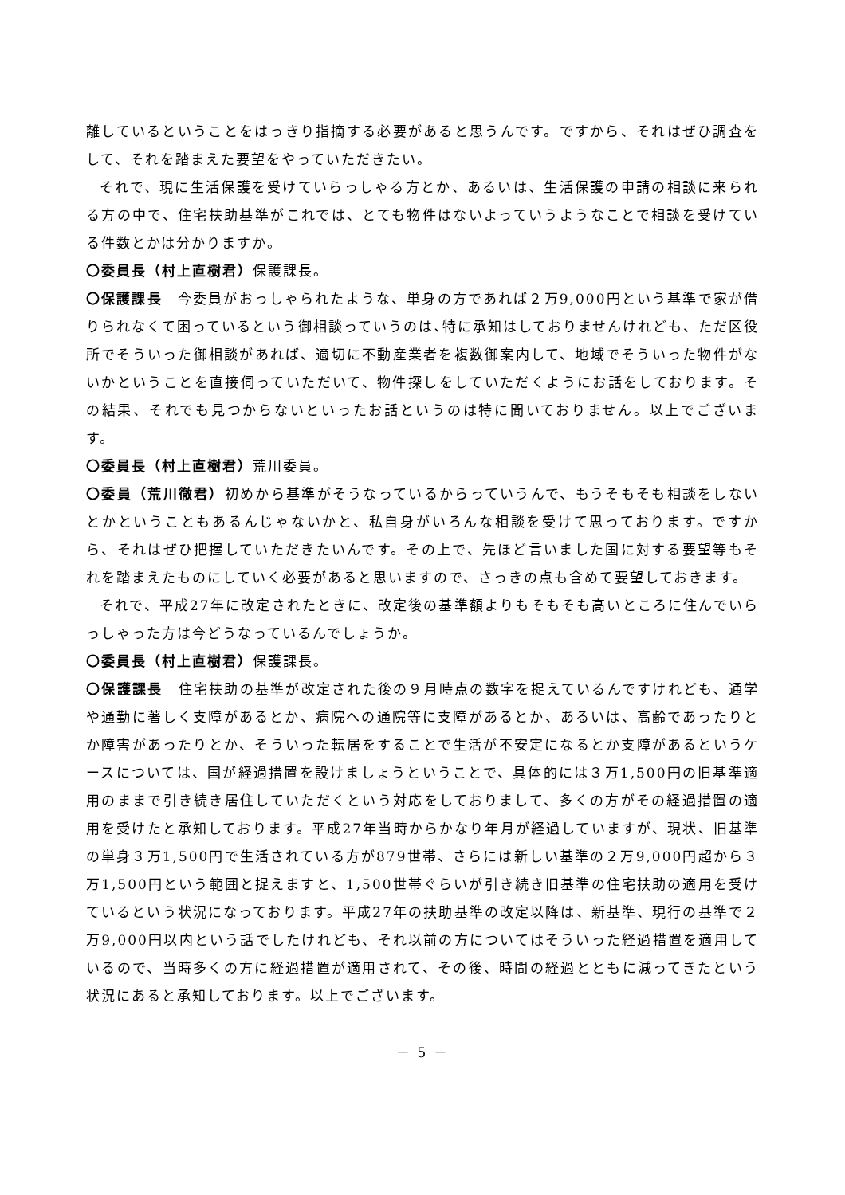離しているということをはっきり指摘する必要があると思うんです。ですから、それはぜひ調査をして、それを踏まえた要望をやっていただきたい。
それで、現に生活保護を受けていらっしゃる方とか、あるいは、生活保護の申請の相談に来られる方の中で、住宅扶助基準がこれでは、とても物件はないよっていうようなことで相談を受けている件数とかは分かりますか。
〇委員長（村上直樹君）保護課長。
〇保護課長　今委員がおっしゃられたような、単身の方であれば２万9,000円という基準で家が借りられなくて困っているという御相談っていうのは､特に承知はしておりませんけれども、ただ区役所でそういった御相談があれば、適切に不動産業者を複数御案内して、地域でそういった物件がないかということを直接伺っていただいて、物件探しをしていただくようにお話をしております。その結果、それでも見つからないといったお話というのは特に聞いておりません。以上でございます。
〇委員長（村上直樹君）荒川委員。
〇委員（荒川徹君）初めから基準がそうなっているからっていうんで、もうそもそも相談をしないとかということもあるんじゃないかと、私自身がいろんな相談を受けて思っております。ですから、それはぜひ把握していただきたいんです。その上で、先ほど言いました国に対する要望等もそれを踏まえたものにしていく必要があると思いますので、さっきの点も含めて要望しておきます。
それで、平成27年に改定されたときに、改定後の基準額よりもそもそも高いところに住んでいらっしゃった方は今どうなっているんでしょうか。
〇委員長（村上直樹君）保護課長。
〇保護課長　住宅扶助の基準が改定された後の９月時点の数字を捉えているんですけれども、通学や通勤に著しく支障があるとか、病院への通院等に支障があるとか、あるいは、高齢であったりとか障害があったりとか、そういった転居をすることで生活が不安定になるとか支障があるというケースについては、国が経過措置を設けましょうということで、具体的には３万1,500円の旧基準適用のままで引き続き居住していただくという対応をしておりまして、多くの方がその経過措置の適用を受けたと承知しております。平成27年当時からかなり年月が経過していますが、現状、旧基準の単身３万1,500円で生活されている方が879世帯、さらには新しい基準の２万9,000円超から３万1,500円という範囲と捉えますと、1,500世帯ぐらいが引き続き旧基準の住宅扶助の適用を受けているという状況になっております。平成27年の扶助基準の改定以降は、新基準、現行の基準で２万9,000円以内という話でしたけれども、それ以前の方についてはそういった経過措置を適用しているので、当時多くの方に経過措置が適用されて、その後、時間の経過とともに減ってきたという状況にあると承知しております。以上でございます。
－ 5 －